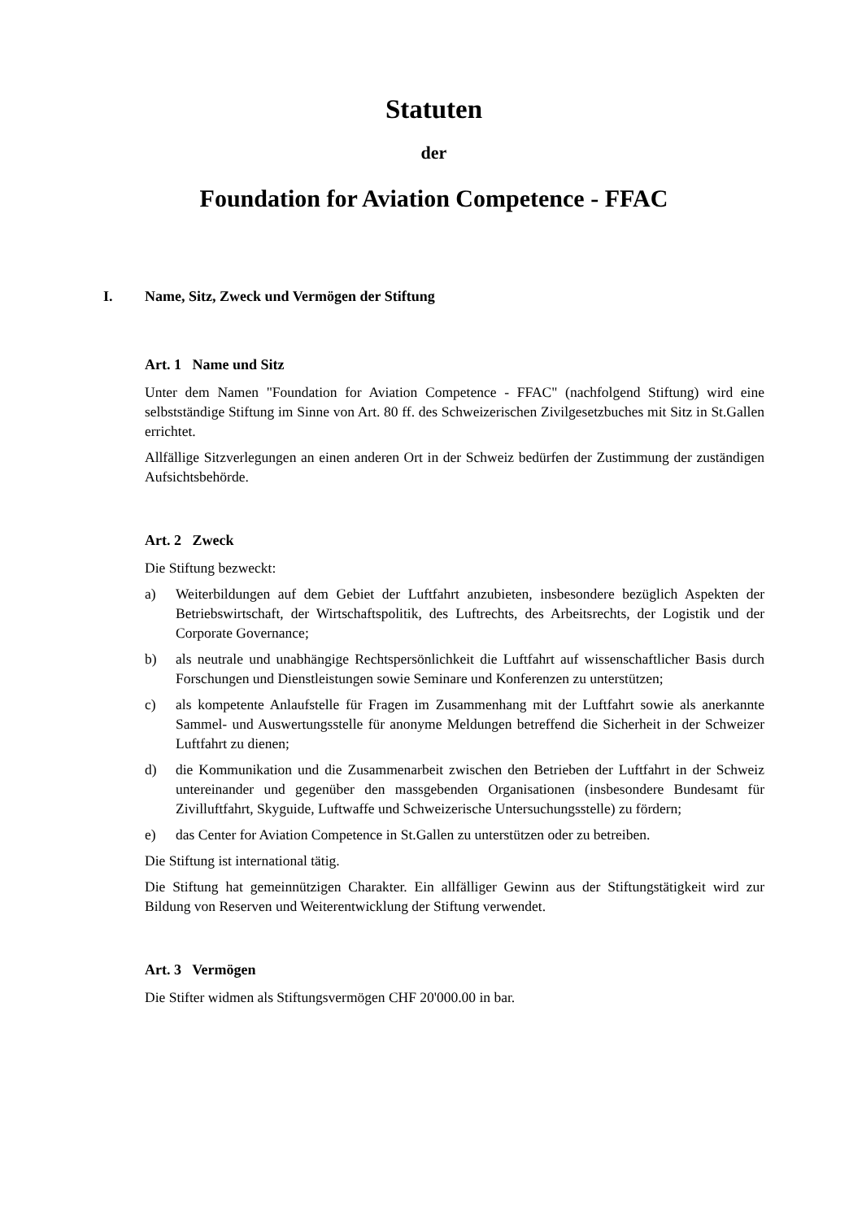Statuten
der
Foundation for Aviation Competence - FFAC
I. Name, Sitz, Zweck und Vermögen der Stiftung
Art. 1 Name und Sitz
Unter dem Namen "Foundation for Aviation Competence - FFAC" (nachfolgend Stiftung) wird eine selbstständige Stiftung im Sinne von Art. 80 ff. des Schweizerischen Zivilgesetzbuches mit Sitz in St.Gallen errichtet.
Allfällige Sitzverlegungen an einen anderen Ort in der Schweiz bedürfen der Zustimmung der zuständigen Aufsichtsbehörde.
Art. 2 Zweck
Die Stiftung bezweckt:
a) Weiterbildungen auf dem Gebiet der Luftfahrt anzubieten, insbesondere bezüglich Aspekten der Betriebswirtschaft, der Wirtschaftspolitik, des Luftrechts, des Arbeitsrechts, der Logistik und der Corporate Governance;
b) als neutrale und unabhängige Rechtspersönlichkeit die Luftfahrt auf wissenschaftlicher Basis durch Forschungen und Dienstleistungen sowie Seminare und Konferenzen zu unterstützen;
c) als kompetente Anlaufstelle für Fragen im Zusammenhang mit der Luftfahrt sowie als anerkannte Sammel- und Auswertungsstelle für anonyme Meldungen betreffend die Sicherheit in der Schweizer Luftfahrt zu dienen;
d) die Kommunikation und die Zusammenarbeit zwischen den Betrieben der Luftfahrt in der Schweiz untereinander und gegenüber den massgebenden Organisationen (insbesondere Bundesamt für Zivilluftfahrt, Skyguide, Luftwaffe und Schweizerische Untersuchungsstelle) zu fördern;
e) das Center for Aviation Competence in St.Gallen zu unterstützen oder zu betreiben.
Die Stiftung ist international tätig.
Die Stiftung hat gemeinnützigen Charakter. Ein allfälliger Gewinn aus der Stiftungstätigkeit wird zur Bildung von Reserven und Weiterentwicklung der Stiftung verwendet.
Art. 3 Vermögen
Die Stifter widmen als Stiftungsvermögen CHF 20'000.00 in bar.